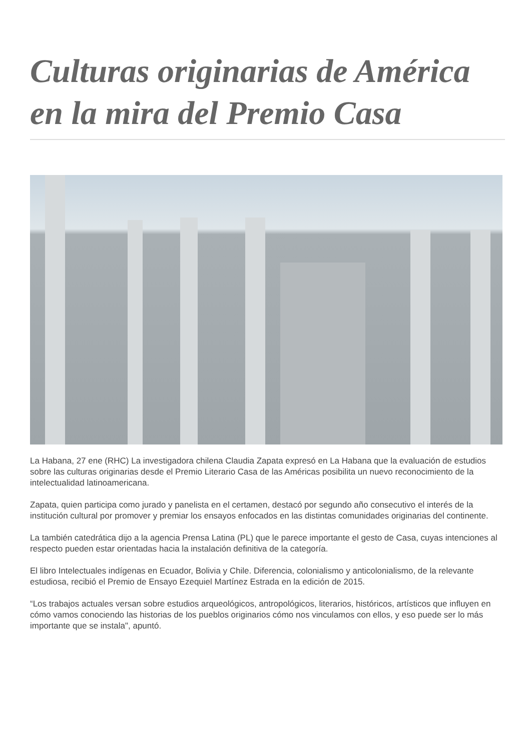Culturas originarias de América en la mira del Premio Casa
La Habana, 27 ene (RHC) La investigadora chilena Claudia Zapata expresó en La Habana que la evaluación de estudios sobre las culturas originarias desde el Premio Literario Casa de las Américas posibilita un nuevo reconocimiento de la intelectualidad latinoamericana.
Zapata, quien participa como jurado y panelista en el certamen, destacó por segundo año consecutivo el interés de la institución cultural por promover y premiar los ensayos enfocados en las distintas comunidades originarias del continente.
La también catedrática dijo a la agencia Prensa Latina (PL) que le parece importante el gesto de Casa, cuyas intenciones al respecto pueden estar orientadas hacia la instalación definitiva de la categoría.
El libro Intelectuales indígenas en Ecuador, Bolivia y Chile. Diferencia, colonialismo y anticolonialismo, de la relevante estudiosa, recibió el Premio de Ensayo Ezequiel Martínez Estrada en la edición de 2015.
“Los trabajos actuales versan sobre estudios arqueológicos, antropológicos, literarios, históricos, artísticos que influyen en cómo vamos conociendo las historias de los pueblos originarios cómo nos vinculamos con ellos, y eso puede ser lo más importante que se instala", apuntó.